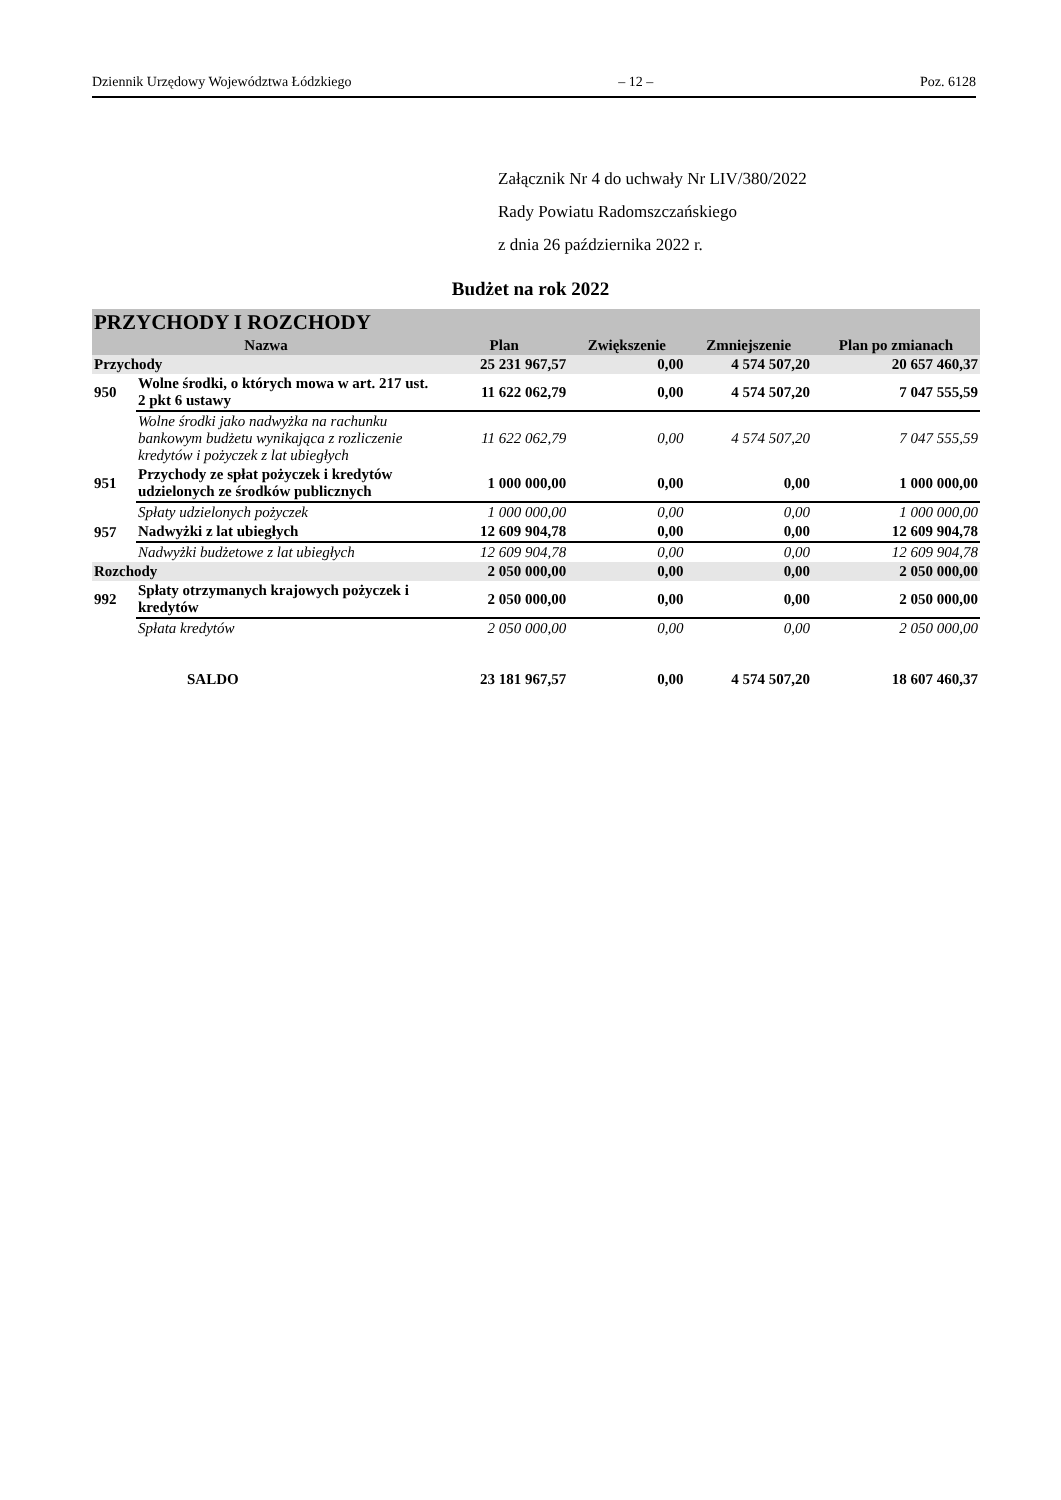Dziennik Urzędowy Województwa Łódzkiego – 12 – Poz. 6128
Załącznik Nr 4 do uchwały Nr LIV/380/2022
Rady Powiatu Radomszczańskiego
z dnia 26 października 2022 r.
Budżet na rok 2022
| PRZYCHODY I ROZCHODY | | | | | |
| Nazwa | | Plan | Zwiększenie | Zmniejszenie | Plan po zmianach |
| Przychody | | 25 231 967,57 | 0,00 | 4 574 507,20 | 20 657 460,37 |
| 950 | Wolne środki, o których mowa w art. 217 ust. 2 pkt 6 ustawy | 11 622 062,79 | 0,00 | 4 574 507,20 | 7 047 555,59 |
| | Wolne środki jako nadwyżka na rachunku bankowym budżetu wynikająca z rozliczenie kredytów i pożyczek z lat ubiegłych | 11 622 062,79 | 0,00 | 4 574 507,20 | 7 047 555,59 |
| 951 | Przychody ze spłat pożyczek i kredytów udzielonych ze środków publicznych | 1 000 000,00 | 0,00 | 0,00 | 1 000 000,00 |
| | Spłaty udzielonych pożyczek | 1 000 000,00 | 0,00 | 0,00 | 1 000 000,00 |
| 957 | Nadwyżki z lat ubiegłych | 12 609 904,78 | 0,00 | 0,00 | 12 609 904,78 |
| | Nadwyżki budżetowe z lat ubiegłych | 12 609 904,78 | 0,00 | 0,00 | 12 609 904,78 |
| Rozchody | | 2 050 000,00 | 0,00 | 0,00 | 2 050 000,00 |
| 992 | Spłaty otrzymanych krajowych pożyczek i kredytów | 2 050 000,00 | 0,00 | 0,00 | 2 050 000,00 |
| | Spłata kredytów | 2 050 000,00 | 0,00 | 0,00 | 2 050 000,00 |
| SALDO | | 23 181 967,57 | 0,00 | 4 574 507,20 | 18 607 460,37 |